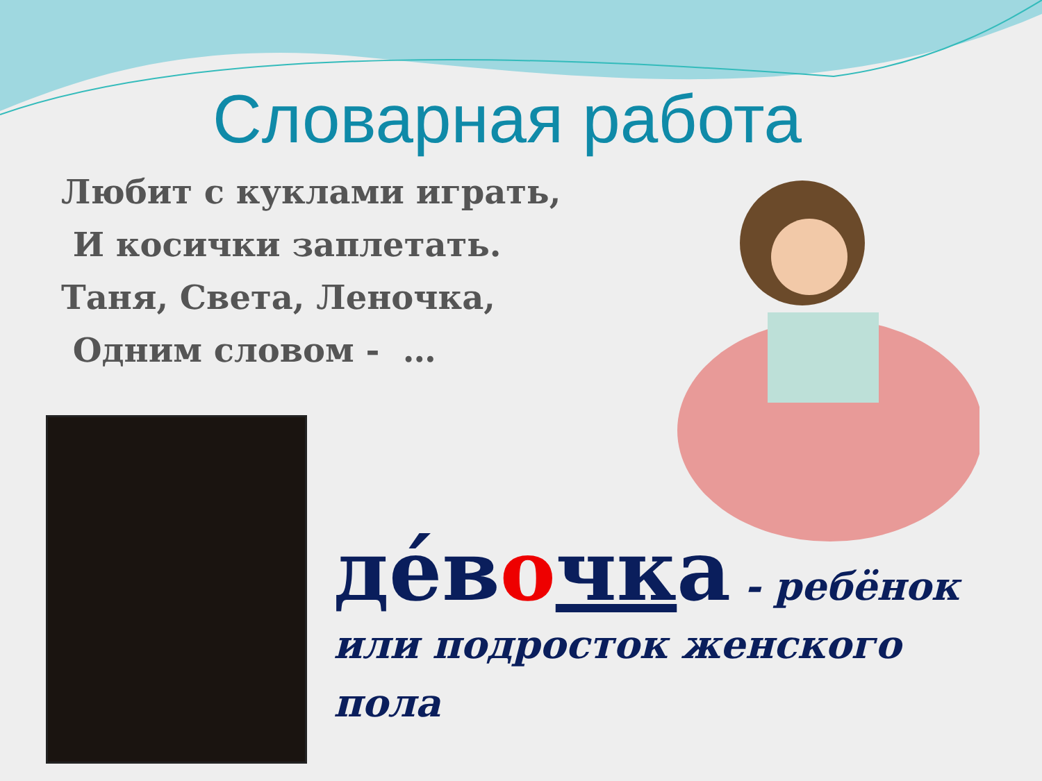Словарная работа
Любит с куклами играть,
И косички заплетать.
Таня, Света, Леночка,
Одним словом - …
де́вочка - ребёнок
или подросток женского
пола